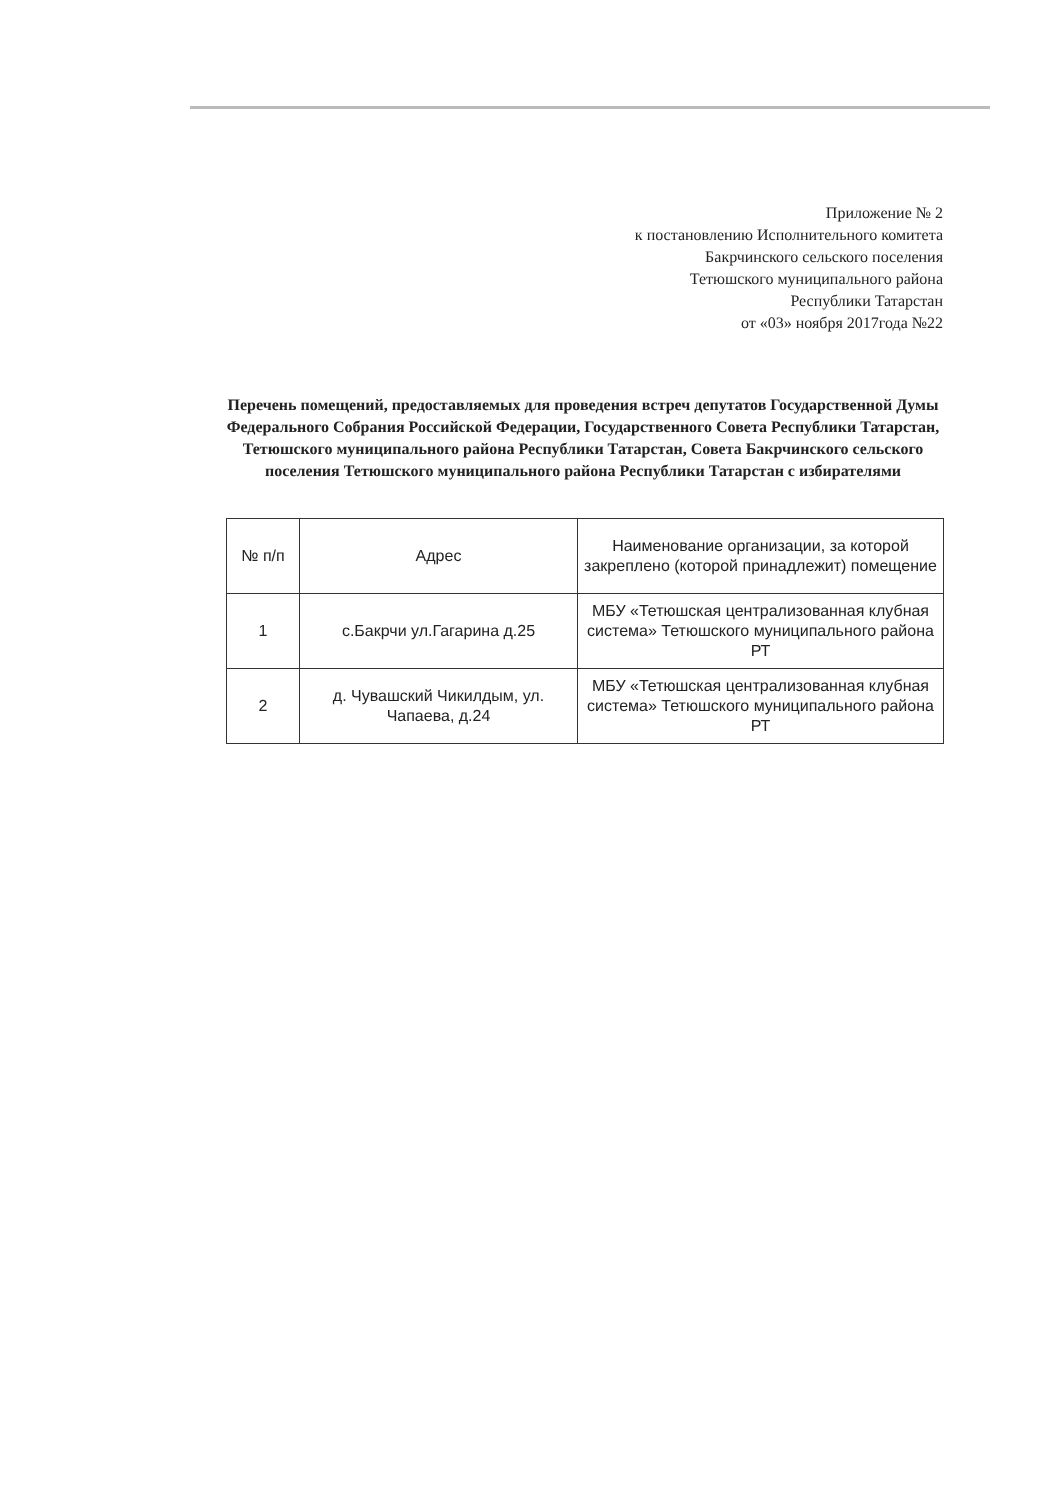Приложение № 2
к постановлению Исполнительного комитета
Бакрчинского сельского поселения
Тетюшского муниципального района
Республики Татарстан
от «03» ноября 2017года №22
Перечень помещений, предоставляемых для проведения встреч депутатов Государственной Думы Федерального Собрания Российской Федерации, Государственного Совета Республики Татарстан, Тетюшского муниципального района Республики Татарстан, Совета Бакрчинского сельского поселения Тетюшского муниципального района Республики Татарстан с избирателями
| № п/п | Адрес | Наименование организации, за которой закреплено (которой принадлежит) помещение |
| --- | --- | --- |
| 1 | с.Бакрчи ул.Гагарина д.25 | МБУ «Тетюшская централизованная клубная система» Тетюшского муниципального района РТ |
| 2 | д. Чувашский Чикилдым, ул. Чапаева, д.24 | МБУ «Тетюшская централизованная клубная система» Тетюшского муниципального района РТ |